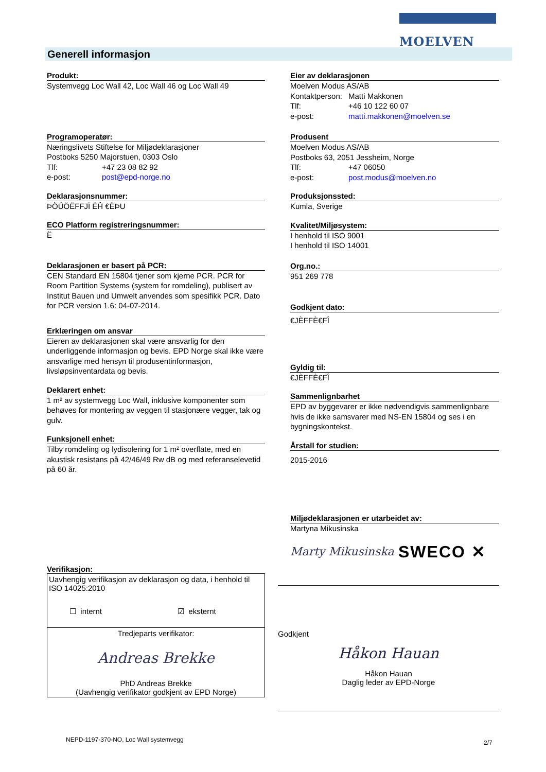MOELVEN
Generell informasjon
Produkt:
Systemvegg Loc Wall 42, Loc Wall 46 og Loc Wall 49
Programoperatør:
Næringslivets Stiftelse for Miljødeklarasjoner
Postboks 5250 Majorstuen, 0303 Oslo
Tlf: +47 23 08 82 92
e-post: post@epd-norge.no
Deklarasjonsnummer:
ÞÒÚÖËFFJÏ ËĤ €ËÞU
ECO Platform registreringsnummer:
Ë
Deklarasjonen er basert på PCR:
CEN Standard EN 15804 tjener som kjerne PCR. PCR for Room Partition Systems (system for romdeling), publisert av Institut Bauen und Umwelt anvendes som spesifikk PCR. Dato for PCR version 1.6: 04-07-2014.
Erklæringen om ansvar
Eieren av deklarasjonen skal være ansvarlig for den underliggende informasjon og bevis. EPD Norge skal ikke være ansvarlige med hensyn til produsentinformasjon, livsløpsinventardata og bevis.
Deklarert enhet:
1 m² av systemvegg Loc Wall, inklusive komponenter som behøves for montering av veggen til stasjonære vegger, tak og gulv.
Funksjonell enhet:
Tilby romdeling og lydisolering for 1 m² overflate, med en akustisk resistans på 42/46/49 Rw dB og med referanselevetid på 60 år.
Verifikasjon:
Uavhengig verifikasjon av deklarasjon og data, i henhold til ISO 14025:2010
☐ internt ☑ eksternt
Tredjeparts verifikator:
Andreas Brekke
PhD Andreas Brekke
(Uavhengig verifikator godkjent av EPD Norge)
Eier av deklarasjonen
Moelven Modus AS/AB
Kontaktperson: Matti Makkonen
Tlf: +46 10 122 60 07
e-post: matti.makkonen@moelven.se
Produsent
Moelven Modus AS/AB
Postboks 63, 2051 Jessheim, Norge
Tlf: +47 06050
e-post: post.modus@moelven.no
Produksjonssted:
Kumla, Sverige
Kvalitet/Miljøsystem:
I henhold til ISO 9001
I henhold til ISO 14001
Org.no.:
951 269 778
Godkjent dato:
€JÈFFÈ€FÎ
Gyldig til:
€JÈFFÈ€FÎ
Sammenlignbarhet
EPD av byggevarer er ikke nødvendigvis sammenlignbare hvis de ikke samsvarer med NS-EN 15804 og ses i en bygningskontekst.
Årstall for studien:
2015-2016
Miljødeklarasjonen er utarbeidet av:
Martyna Mikusinska
Marty Mikusinska SWECO ✕
Godkjent
Håkon Hauan
Håkon Hauan
Daglig leder av EPD-Norge
NEPD-1197-370-NO, Loc Wall systemvegg
2/7